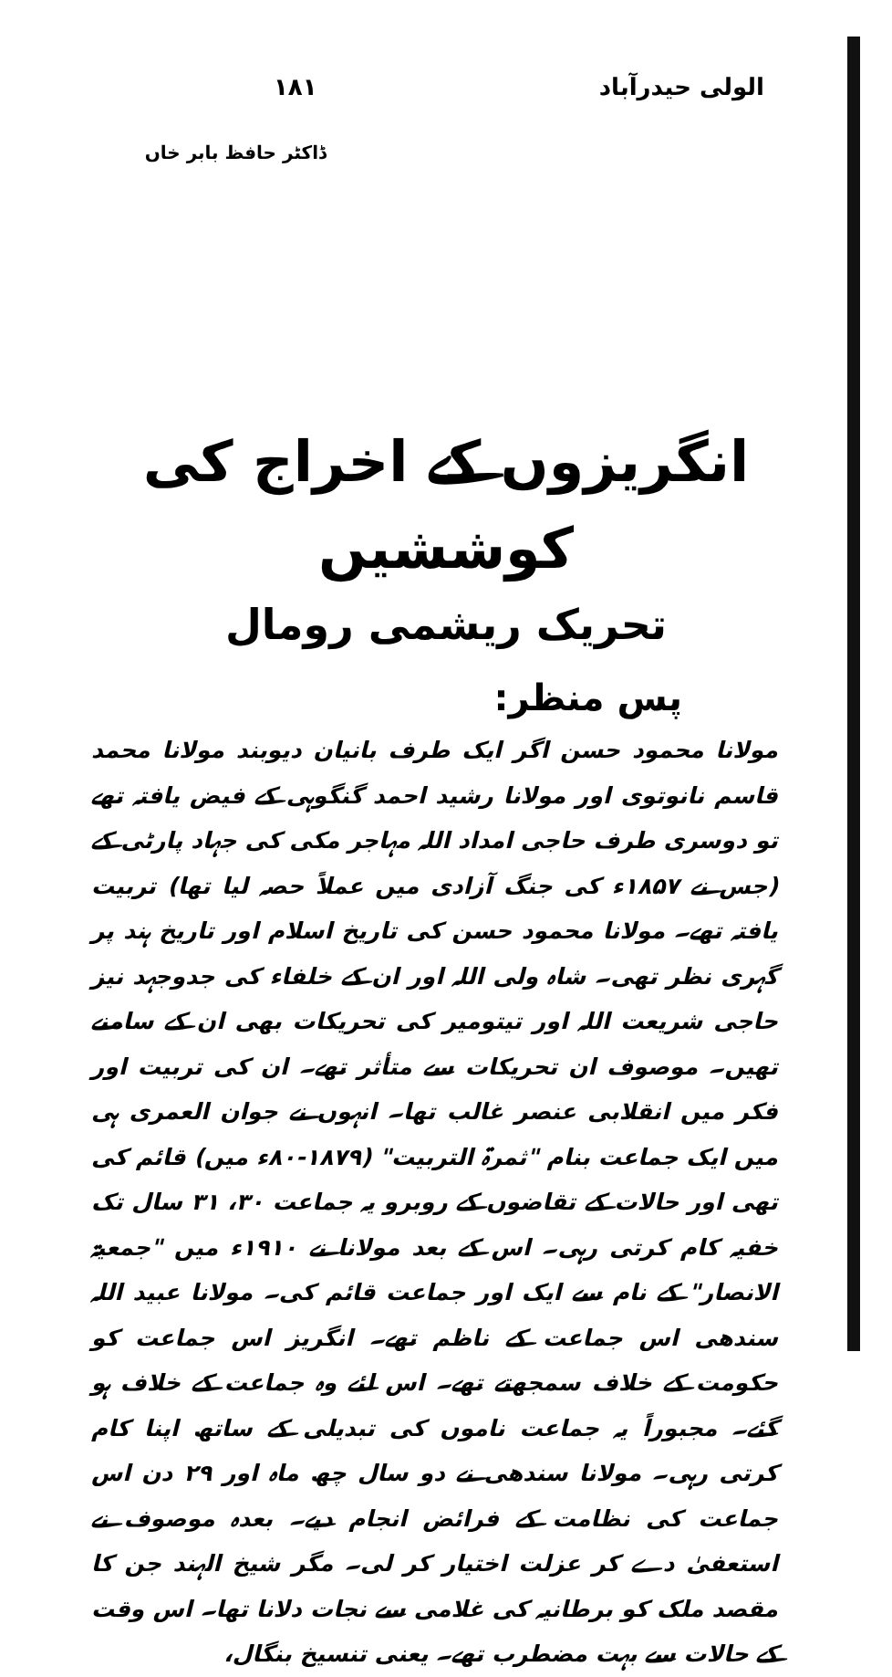الولی حیدرآباد ۱۸۱
ڈاکٹر حافظ بابر خاں
انگریزوں کے اخراج کی کوششیں
تحریک ریشمی رومال
پس منظر:
مولانا محمود حسن اگر ایک طرف بانیان دیوبند مولانا محمد قاسم نانوتوی اور مولانا رشید احمد گنگوہی کے فیض یافتہ تھے تو دوسری طرف حاجی امداد اللہ مہاجر مکی کی جہاد پارٹی کے (جس نے ۱۸۵۷ء کی جنگ آزادی میں عملاً حصہ لیا تھا) تربیت یافتہ تھے۔ مولانا محمود حسن کی تاریخ اسلام اور تاریخ ہند پر گہری نظر تھی۔ شاہ ولی اللہ اور ان کے خلفاء کی جدوجہد نیز حاجی شریعت اللہ اور تیتومیر کی تحریکات بھی ان کے سامنے تھیں۔ موصوف ان تحریکات سے متأثر تھے۔ ان کی تربیت اور فکر میں انقلابی عنصر غالب تھا۔ انہوں نے جوان العمری ہی میں ایک جماعت بنام "ثمرۃ التربیت" (۱۸۷۹-۸۰ء میں) قائم کی تھی اور حالات کے تقاضوں کے روبرو یہ جماعت ۳۰، ۳۱ سال تک خفیہ کام کرتی رہی۔ اس کے بعد مولانا نے ۱۹۱۰ء میں "جمعیۃ الانصار" کے نام سے ایک اور جماعت قائم کی۔ مولانا عبید اللہ سندھی اس جماعت کے ناظم تھے۔ انگریز اس جماعت کو حکومت کے خلاف سمجھتے تھے۔ اس لئے وہ جماعت کے خلاف ہو گئے۔ مجبوراً یہ جماعت ناموں کی تبدیلی کے ساتھ اپنا کام کرتی رہی۔ مولانا سندھی نے دو سال چھ ماہ اور ۲۹ دن اس جماعت کی نظامت کے فرائض انجام دیے۔ بعدہ موصوف نے استعفیٰ دے کر عزلت اختیار کر لی۔ مگر شیخ الہند جن کا مقصد ملک کو برطانیہ کی غلامی سے نجات دلانا تھا۔ اس وقت کے حالات سے بہت مضطرب تھے۔ یعنی تنسیخ بنگال،